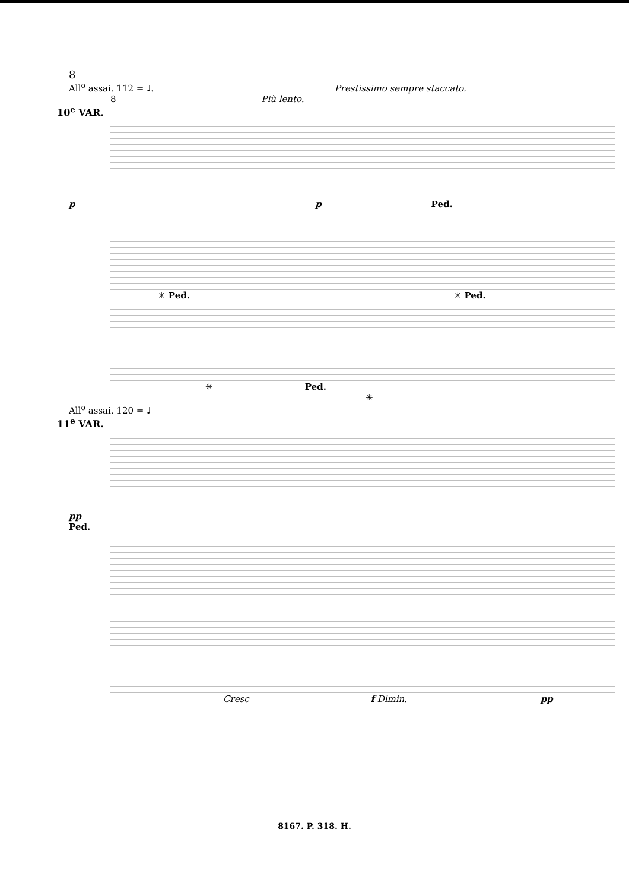8
All<sup>o</sup> assai. 112 = ♩. Prestissimo sempre staccato.
8 Più lento.
10<sup>e</sup> VAR.
p p Ped.
✳ Ped. ✳ Ped.
✳ Ped. ✳
All<sup>o</sup> assai. 120 = ♩
11<sup>e</sup> VAR.
pp
Ped.
Cresc f Dimin. pp
8167. P. 318. H.